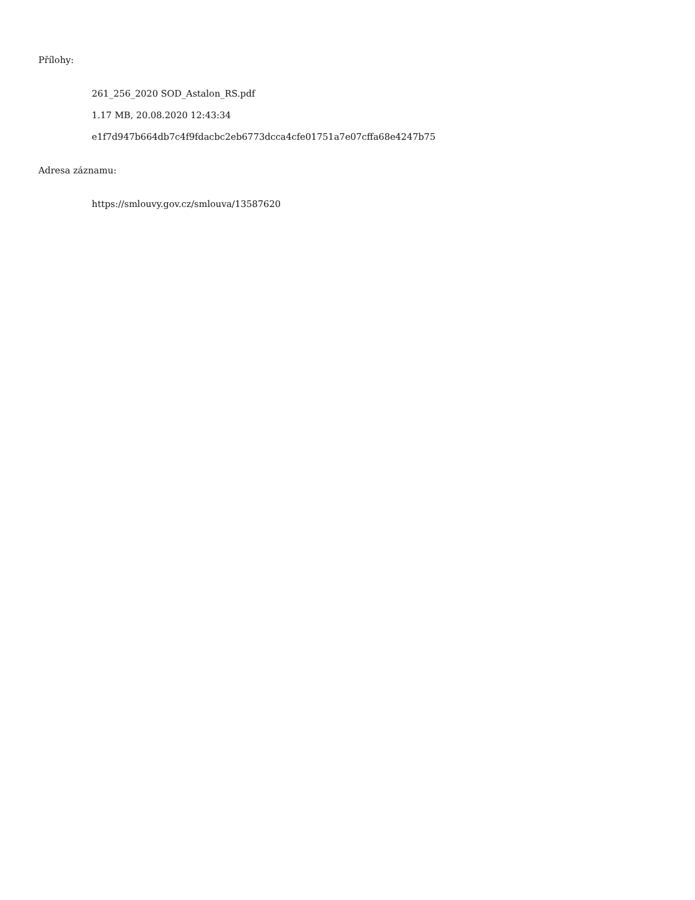Přílohy:
261_256_2020 SOD_Astalon_RS.pdf
1.17 MB, 20.08.2020 12:43:34
e1f7d947b664db7c4f9fdacbc2eb6773dcca4cfe01751a7e07cffa68e4247b75
Adresa záznamu:
https://smlouvy.gov.cz/smlouva/13587620